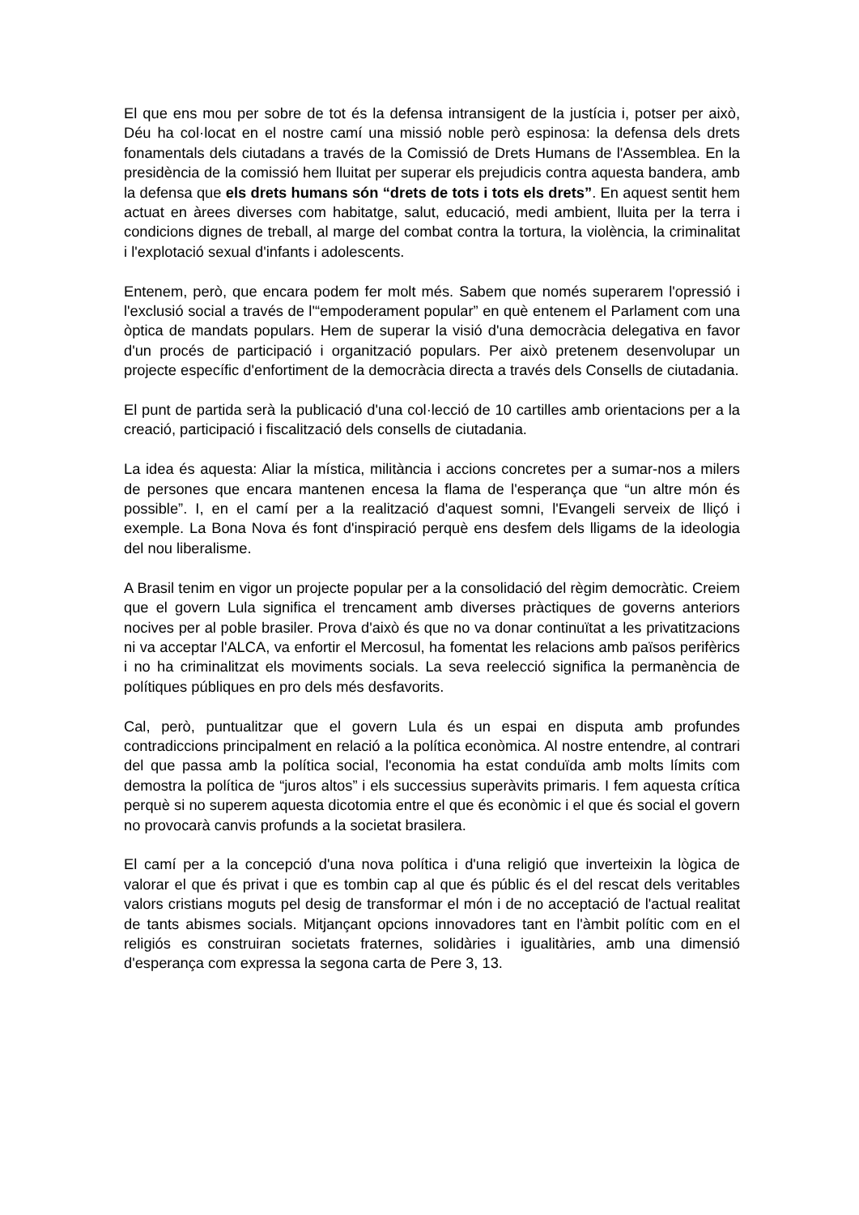El que ens mou per sobre de tot és la defensa intransigent de la justícia i, potser per això, Déu ha col·locat en el nostre camí una missió noble però espinosa: la defensa dels drets fonamentals dels ciutadans a través de la Comissió de Drets Humans de l'Assemblea. En la presidència de la comissió hem lluitat per superar els prejudicis contra aquesta bandera, amb la defensa que els drets humans són “drets de tots i tots els drets”. En aquest sentit hem actuat en àrees diverses com habitatge, salut, educació, medi ambient, lluita per la terra i condicions dignes de treball, al marge del combat contra la tortura, la violència, la criminalitat i l'explotació sexual d'infants i adolescents.
Entenem, però, que encara podem fer molt més. Sabem que només superarem l'opressió i l'exclusió social a través de l'“empoderament popular” en què entenem el Parlament com una òptica de mandats populars. Hem de superar la visió d'una democràcia delegativa en favor d'un procés de participació i organització populars. Per això pretenem desenvolupar un projecte específic d'enfortiment de la democràcia directa a través dels Consells de ciutadania.
El punt de partida serà la publicació d'una col·lecció de 10 cartilles amb orientacions per a la creació, participació i fiscalització dels consells de ciutadania.
La idea és aquesta: Aliar la mística, militància i accions concretes per a sumar-nos a milers de persones que encara mantenen encesa la flama de l'esperança que “un altre món és possible”. I, en el camí per a la realització d'aquest somni, l'Evangeli serveix de lliçó i exemple. La Bona Nova és font d'inspiració perquè ens desfem dels lligams de la ideologia del nou liberalisme.
A Brasil tenim en vigor un projecte popular per a la consolidació del règim democràtic. Creiem que el govern Lula significa el trencament amb diverses pràctiques de governs anteriors nocives per al poble brasiler. Prova d'això és que no va donar continuïtat a les privatitzacions ni va acceptar l'ALCA, va enfortir el Mercosul, ha fomentat les relacions amb països perifèrics i no ha criminalitzat els moviments socials. La seva reelecció significa la permanència de polítiques públiques en pro dels més desfavorits.
Cal, però, puntualitzar que el govern Lula és un espai en disputa amb profundes contradiccions principalment en relació a la política econòmica. Al nostre entendre, al contrari del que passa amb la política social, l'economia ha estat conduïda amb molts límits com demostra la política de “juros altos” i els successius superàvits primaris. I fem aquesta crítica perquè si no superem aquesta dicotomia entre el que és econòmic i el que és social el govern no provocarà canvis profunds a la societat brasilera.
El camí per a la concepció d'una nova política i d'una religió que inverteixin la lògica de valorar el que és privat i que es tombin cap al que és públic és el del rescat dels veritables valors cristians moguts pel desig de transformar el món i de no acceptació de l'actual realitat de tants abismes socials. Mitjançant opcions innovadores tant en l'àmbit polític com en el religiós es construiran societats fraternes, solidàries i igualitàries, amb una dimensió d'esperança com expressa la segona carta de Pere 3, 13.